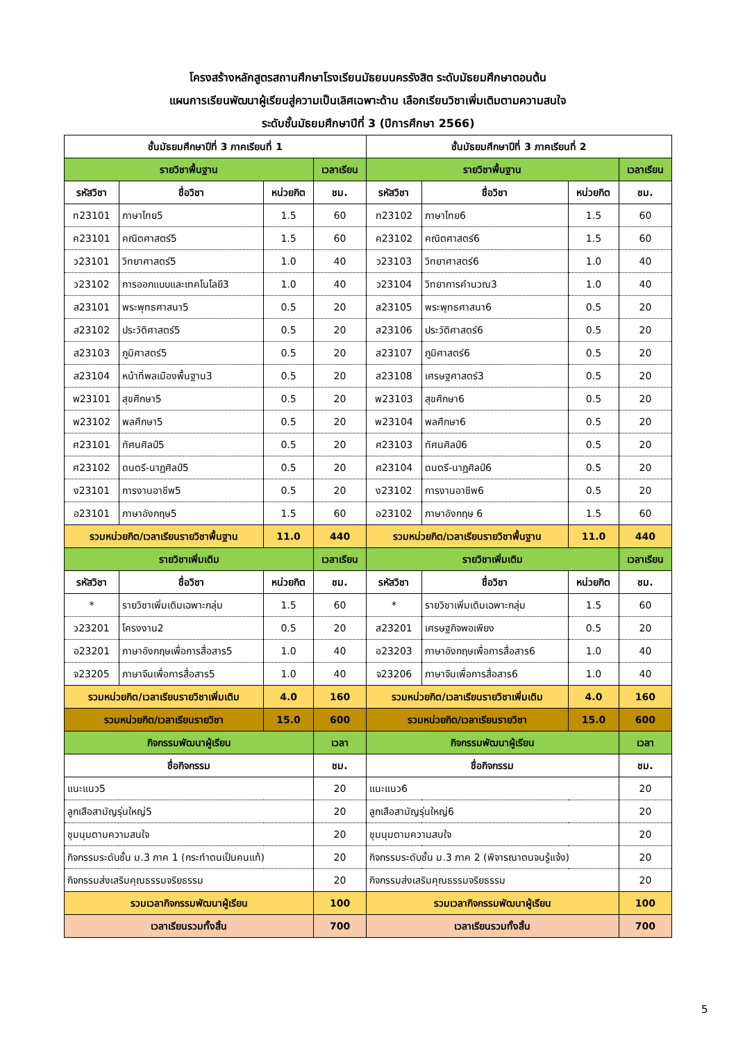โครงสร้างหลักสูตรสถานศึกษาโรงเรียนมัธยมนครรังสิต ระดับมัธยมศึกษาตอนต้น
แผนการเรียนพัฒนาผู้เรียนสู่ความเป็นเลิศเฉพาะด้าน เลือกเรียนวิชาเพิ่มเติมตามความสนใจ
ระดับชั้นมัธยมศึกษาปีที่ 3 (ปีการศึกษา 2566)
| ชั้นมัธยมศึกษาปีที่ 3 ภาคเรียนที่ 1 | | | | ชั้นมัธยมศึกษาปีที่ 3 ภาคเรียนที่ 2 | | | |
| --- | --- | --- | --- | --- | --- | --- | --- |
| รายวิชาพื้นฐาน | | | เวลาเรียน | รายวิชาพื้นฐาน | | | เวลาเรียน |
| รหัสวิชา | ชื่อวิชา | หน่วยกิต | ชม. | รหัสวิชา | ชื่อวิชา | หน่วยกิต | ชม. |
| ท23101 | ภาษาไทย5 | 1.5 | 60 | ท23102 | ภาษาไทย6 | 1.5 | 60 |
| ค23101 | คณิตศาสตร์5 | 1.5 | 60 | ค23102 | คณิตศาสตร์6 | 1.5 | 60 |
| ว23101 | วิทยาศาสตร์5 | 1.0 | 40 | ว23103 | วิทยาศาสตร์6 | 1.0 | 40 |
| ว23102 | การออกแบบและเทคโนโลยี3 | 1.0 | 40 | ว23104 | วิทยาการคำนวณ3 | 1.0 | 40 |
| ส23101 | พระพุทธศาสนา5 | 0.5 | 20 | ส23105 | พระพุทธศาสนา6 | 0.5 | 20 |
| ส23102 | ประวัติศาสตร์5 | 0.5 | 20 | ส23106 | ประวัติศาสตร์6 | 0.5 | 20 |
| ส23103 | ภูมิศาสตร์5 | 0.5 | 20 | ส23107 | ภูมิศาสตร์6 | 0.5 | 20 |
| ส23104 | หน้าที่พลเมืองพื้นฐาน3 | 0.5 | 20 | ส23108 | เศรษฐศาสตร์3 | 0.5 | 20 |
| พ23101 | สุขศึกษา5 | 0.5 | 20 | พ23103 | สุขศึกษา6 | 0.5 | 20 |
| พ23102 | พลศึกษา5 | 0.5 | 20 | พ23104 | พลศึกษา6 | 0.5 | 20 |
| ศ23101 | ทัศนศิลป์5 | 0.5 | 20 | ศ23103 | ทัศนศิลป์6 | 0.5 | 20 |
| ศ23102 | ดนตรี-นาฏศิลป์5 | 0.5 | 20 | ศ23104 | ดนตรี-นาฏศิลป์6 | 0.5 | 20 |
| ง23101 | การงานอาชีพ5 | 0.5 | 20 | ง23102 | การงานอาชีพ6 | 0.5 | 20 |
| อ23101 | ภาษาอังกฤษ5 | 1.5 | 60 | อ23102 | ภาษาอังกฤษ 6 | 1.5 | 60 |
| รวมหน่วยกิต/เวลาเรียนรายวิชาพื้นฐาน | | 11.0 | 440 | รวมหน่วยกิต/เวลาเรียนรายวิชาพื้นฐาน | | 11.0 | 440 |
| รายวิชาเพิ่มเติม | | | เวลาเรียน | รายวิชาเพิ่มเติม | | | เวลาเรียน |
| รหัสวิชา | ชื่อวิชา | หน่วยกิต | ชม. | รหัสวิชา | ชื่อวิชา | หน่วยกิต | ชม. |
| * | รายวิชาเพิ่มเติมเฉพาะกลุ่ม | 1.5 | 60 | * | รายวิชาเพิ่มเติมเฉพาะกลุ่ม | 1.5 | 60 |
| ว23201 | โครงงาน2 | 0.5 | 20 | ส23201 | เศรษฐกิจพอเพียง | 0.5 | 20 |
| อ23201 | ภาษาอังกฤษเพื่อการสื่อสาร5 | 1.0 | 40 | อ23203 | ภาษาอังกฤษเพื่อการสื่อสาร6 | 1.0 | 40 |
| จ23205 | ภาษาจีนเพื่อการสื่อสาร5 | 1.0 | 40 | จ23206 | ภาษาจีนเพื่อการสื่อสาร6 | 1.0 | 40 |
| รวมหน่วยกิต/เวลาเรียนรายวิชาเพิ่มเติม | | 4.0 | 160 | รวมหน่วยกิต/เวลาเรียนรายวิชาเพิ่มเติม | | 4.0 | 160 |
| รวมหน่วยกิต/เวลาเรียนรายวิชา | | 15.0 | 600 | รวมหน่วยกิต/เวลาเรียนรายวิชา | | 15.0 | 600 |
| กิจกรรมพัฒนาผู้เรียน | | | เวลา | กิจกรรมพัฒนาผู้เรียน | | | เวลา |
| ชื่อกิจกรรม | | | ชม. | ชื่อกิจกรรม | | | ชม. |
| แนะแนว5 | | | 20 | แนะแนว6 | | | 20 |
| ลูกเสือสามัญรุ่นใหญ่5 | | | 20 | ลูกเสือสามัญรุ่นใหญ่6 | | | 20 |
| ชุมนุมตามความสนใจ | | | 20 | ชุมนุมตามความสนใจ | | | 20 |
| กิจกรรมระดับชั้น ม.3 ภาค 1 (กระทำตนเป็นคนแท้) | | | 20 | กิจกรรมระดับชั้น ม.3 ภาค 2 (พิจารณาตนจนรู้แจ้ง) | | | 20 |
| กิจกรรมส่งเสริมคุณธรรมจริยธรรม | | | 20 | กิจกรรมส่งเสริมคุณธรรมจริยธรรม | | | 20 |
| รวมเวลากิจกรรมพัฒนาผู้เรียน | | | 100 | รวมเวลากิจกรรมพัฒนาผู้เรียน | | | 100 |
| เวลาเรียนรวมทั้งสิ้น | | | 700 | เวลาเรียนรวมทั้งสิ้น | | | 700 |
5